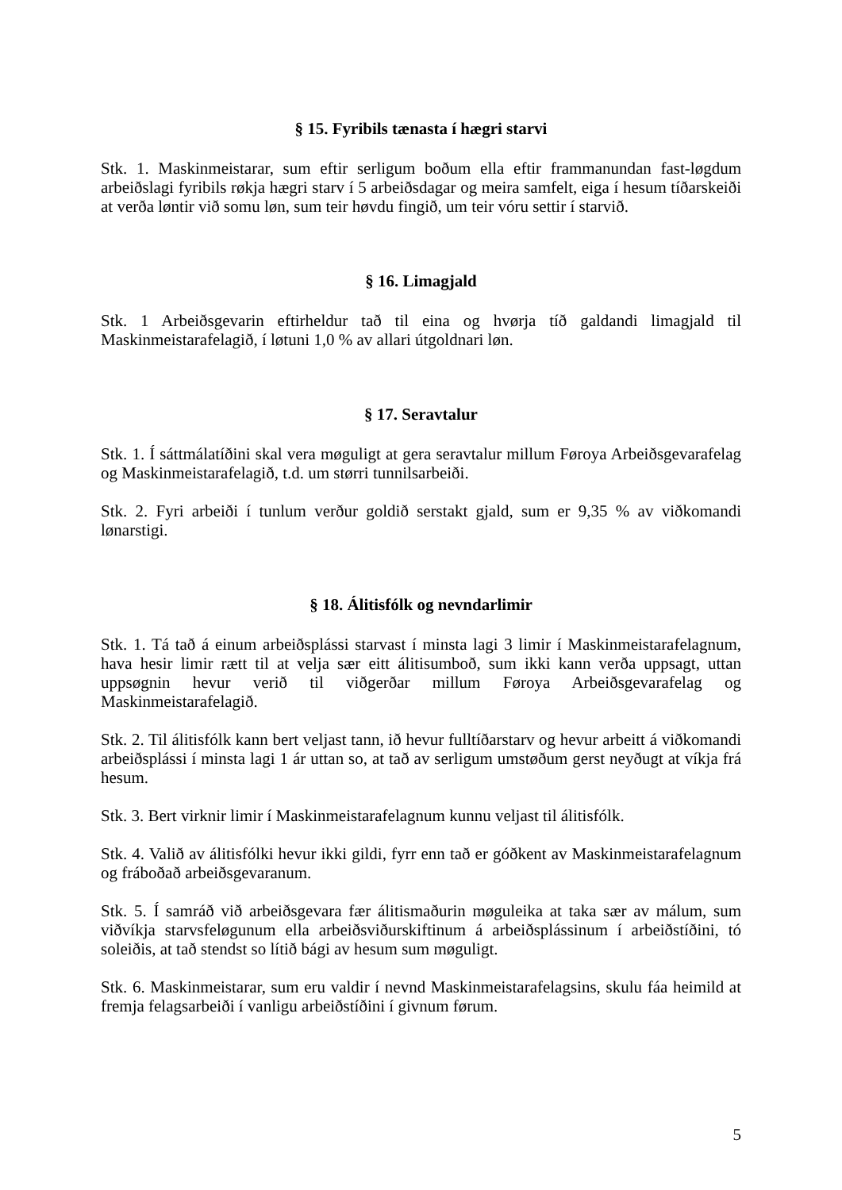§ 15. Fyribils tænasta í hægri starvi
Stk. 1. Maskinmeistarar, sum eftir serligum boðum ella eftir frammanundan fast-løgdum arbeiðslagi fyribils røkja hægri starv í 5 arbeiðsdagar og meira samfelt, eiga í hesum tíðarskeiði at verða løntir við somu løn, sum teir høvdu fingið, um teir vóru settir í starvið.
§ 16. Limagjald
Stk. 1 Arbeiðsgevarin eftirheldur tað til eina og hvørja tíð galdandi limagjald til Maskinmeistarafelagið, í løtuni 1,0 % av allari útgoldnari løn.
§ 17. Seravtalur
Stk. 1. Í sáttmálatíðini skal vera møguligt at gera seravtalur millum Føroya Arbeiðsgevarafelag og Maskinmeistarafelagið, t.d. um størri tunnilsarbeiði.
Stk. 2. Fyri arbeiði í tunlum verður goldið serstakt gjald, sum er 9,35 % av viðkomandi lønarstigi.
§ 18. Álitisfólk og nevndarlimir
Stk. 1. Tá tað á einum arbeiðsplássi starvast í minsta lagi 3 limir í Maskinmeistarafelagnum, hava hesir limir rætt til at velja sær eitt álitisumboð, sum ikki kann verða uppsagt, uttan uppsøgnin hevur verið til viðgerðar millum Føroya Arbeiðsgevarafelag og Maskinmeistarafelagið.
Stk. 2. Til álitisfólk kann bert veljast tann, ið hevur fulltíðarstarv og hevur arbeitt á viðkomandi arbeiðsplássi í minsta lagi 1 ár uttan so, at tað av serligum umstøðum gerst neyðugt at víkja frá hesum.
Stk. 3. Bert virknir limir í Maskinmeistarafelagnum kunnu veljast til álitisfólk.
Stk. 4. Valið av álitisfólki hevur ikki gildi, fyrr enn tað er góðkent av Maskinmeistarafelagnum og fráboðað arbeiðsgevaranum.
Stk. 5. Í samráð við arbeiðsgevara fær álitismaðurin møguleika at taka sær av málum, sum viðvíkja starvsfeløgunum ella arbeiðsviðurskiftinum á arbeiðsplássinum í arbeiðstíðini, tó soleiðis, at tað stendst so lítið bági av hesum sum møguligt.
Stk. 6. Maskinmeistarar, sum eru valdir í nevnd Maskinmeistarafelagsins, skulu fáa heimild at fremja felagsarbeiði í vanligu arbeiðstíðini í givnum førum.
5